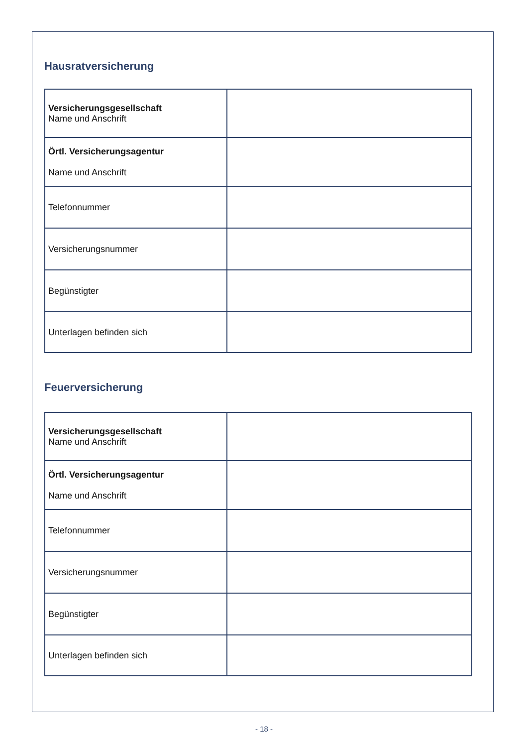Hausratversicherung
| Versicherungsgesellschaft Name und Anschrift | |
| Örtl. Versicherungsagentur Name und Anschrift | |
| Telefonnummer | |
| Versicherungsnummer | |
| Begünstigter | |
| Unterlagen befinden sich | |
Feuerversicherung
| Versicherungsgesellschaft Name und Anschrift | |
| Örtl. Versicherungsagentur Name und Anschrift | |
| Telefonnummer | |
| Versicherungsnummer | |
| Begünstigter | |
| Unterlagen befinden sich | |
- 18 -